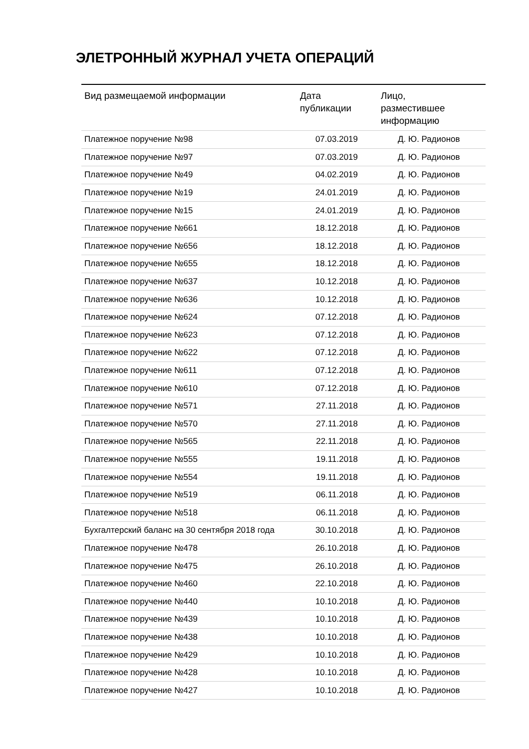ЭЛЕТРОННЫЙ ЖУРНАЛ УЧЕТА ОПЕРАЦИЙ
| Вид размещаемой информации | Дата публикации | Лицо, разместившее информацию |
| --- | --- | --- |
| Платежное поручение №98 | 07.03.2019 | Д. Ю. Радионов |
| Платежное поручение №97 | 07.03.2019 | Д. Ю. Радионов |
| Платежное поручение №49 | 04.02.2019 | Д. Ю. Радионов |
| Платежное поручение №19 | 24.01.2019 | Д. Ю. Радионов |
| Платежное поручение №15 | 24.01.2019 | Д. Ю. Радионов |
| Платежное поручение №661 | 18.12.2018 | Д. Ю. Радионов |
| Платежное поручение №656 | 18.12.2018 | Д. Ю. Радионов |
| Платежное поручение №655 | 18.12.2018 | Д. Ю. Радионов |
| Платежное поручение №637 | 10.12.2018 | Д. Ю. Радионов |
| Платежное поручение №636 | 10.12.2018 | Д. Ю. Радионов |
| Платежное поручение №624 | 07.12.2018 | Д. Ю. Радионов |
| Платежное поручение №623 | 07.12.2018 | Д. Ю. Радионов |
| Платежное поручение №622 | 07.12.2018 | Д. Ю. Радионов |
| Платежное поручение №611 | 07.12.2018 | Д. Ю. Радионов |
| Платежное поручение №610 | 07.12.2018 | Д. Ю. Радионов |
| Платежное поручение №571 | 27.11.2018 | Д. Ю. Радионов |
| Платежное поручение №570 | 27.11.2018 | Д. Ю. Радионов |
| Платежное поручение №565 | 22.11.2018 | Д. Ю. Радионов |
| Платежное поручение №555 | 19.11.2018 | Д. Ю. Радионов |
| Платежное поручение №554 | 19.11.2018 | Д. Ю. Радионов |
| Платежное поручение №519 | 06.11.2018 | Д. Ю. Радионов |
| Платежное поручение №518 | 06.11.2018 | Д. Ю. Радионов |
| Бухгалтерский баланс на 30 сентября 2018 года | 30.10.2018 | Д. Ю. Радионов |
| Платежное поручение №478 | 26.10.2018 | Д. Ю. Радионов |
| Платежное поручение №475 | 26.10.2018 | Д. Ю. Радионов |
| Платежное поручение №460 | 22.10.2018 | Д. Ю. Радионов |
| Платежное поручение №440 | 10.10.2018 | Д. Ю. Радионов |
| Платежное поручение №439 | 10.10.2018 | Д. Ю. Радионов |
| Платежное поручение №438 | 10.10.2018 | Д. Ю. Радионов |
| Платежное поручение №429 | 10.10.2018 | Д. Ю. Радионов |
| Платежное поручение №428 | 10.10.2018 | Д. Ю. Радионов |
| Платежное поручение №427 | 10.10.2018 | Д. Ю. Радионов |